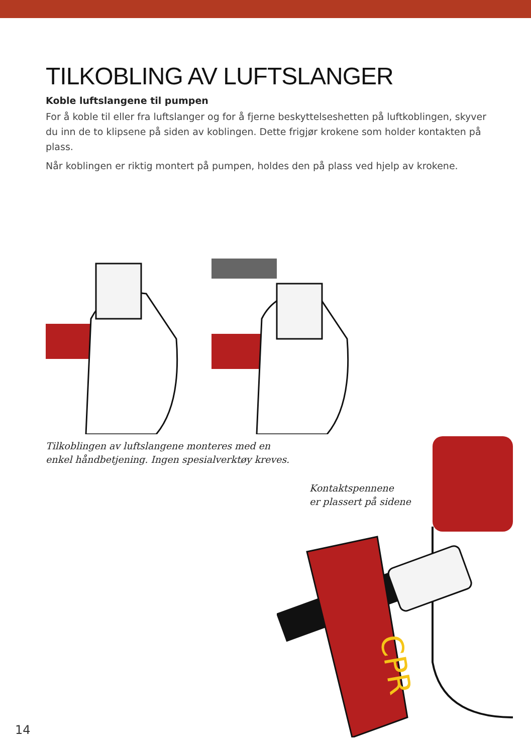TILKOBLING AV LUFTSLANGER
Koble luftslangene til pumpen
For å koble til eller fra luftslanger og for å fjerne beskyttelseshetten på luftkoblingen, skyver du inn de to klipsene på siden av koblingen. Dette frigjør krokene som holder kontakten på plass.
Når koblingen er riktig montert på pumpen, holdes den på plass ved hjelp av krokene.
Tilkoblingen av luftslangene monteres med en
enkel håndbetjening. Ingen spesialverktøy kreves.
Kontaktspennene
er plassert på sidene
CPR
14